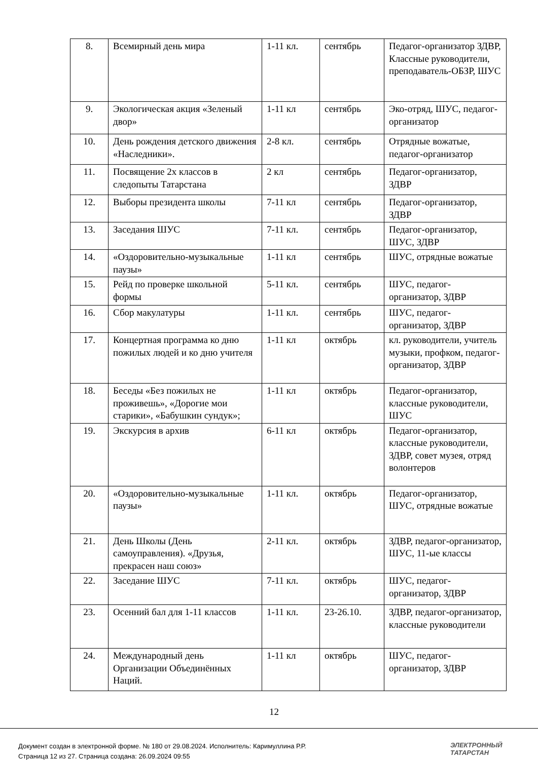| 8. | Всемирный день мира | 1-11 кл. | сентябрь | Педагог-организатор ЗДВР, Классные руководители, преподаватель-ОБЗР, ШУС |
| 9. | Экологическая акция «Зеленый двор» | 1-11 кл | сентябрь | Эко-отряд, ШУС, педагог-организатор |
| 10. | День рождения детского движения «Наследники». | 2-8 кл. | сентябрь | Отрядные вожатые, педагог-организатор |
| 11. | Посвящение 2х классов в следопыты Татарстана | 2 кл | сентябрь | Педагог-организатор, ЗДВР |
| 12. | Выборы президента школы | 7-11 кл | сентябрь | Педагог-организатор, ЗДВР |
| 13. | Заседания ШУС | 7-11 кл. | сентябрь | Педагог-организатор, ШУС, ЗДВР |
| 14. | «Оздоровительно-музыкальные паузы» | 1-11 кл | сентябрь | ШУС, отрядные вожатые |
| 15. | Рейд по проверке школьной формы | 5-11 кл. | сентябрь | ШУС, педагог-организатор, ЗДВР |
| 16. | Сбор макулатуры | 1-11 кл. | сентябрь | ШУС, педагог-организатор, ЗДВР |
| 17. | Концертная программа ко дню пожилых людей и ко дню учителя | 1-11 кл | октябрь | кл. руководители, учитель музыки, профком, педагог-организатор, ЗДВР |
| 18. | Беседы «Без пожилых не проживешь», «Дорогие мои старики», «Бабушкин сундук»; | 1-11 кл | октябрь | Педагог-организатор, классные руководители, ШУС |
| 19. | Экскурсия в архив | 6-11 кл | октябрь | Педагог-организатор, классные руководители, ЗДВР, совет музея, отряд волонтеров |
| 20. | «Оздоровительно-музыкальные паузы» | 1-11 кл. | октябрь | Педагог-организатор, ШУС, отрядные вожатые |
| 21. | День Школы (День самоуправления). «Друзья, прекрасен наш союз» | 2-11 кл. | октябрь | ЗДВР, педагог-организатор, ШУС, 11-ые классы |
| 22. | Заседание ШУС | 7-11 кл. | октябрь | ШУС, педагог-организатор, ЗДВР |
| 23. | Осенний бал для 1-11 классов | 1-11 кл. | 23-26.10. | ЗДВР, педагог-организатор, классные руководители |
| 24. | Международный день Организации Объединённых Наций. | 1-11 кл | октябрь | ШУС, педагог-организатор, ЗДВР |
12
Документ создан в электронной форме. № 180 от 29.08.2024. Исполнитель: Каримуллина Р.Р.
Страница 12 из 27. Страница создана: 26.09.2024 09:55
ЭЛЕКТРОННЫЙ
ТАТАРСТАН